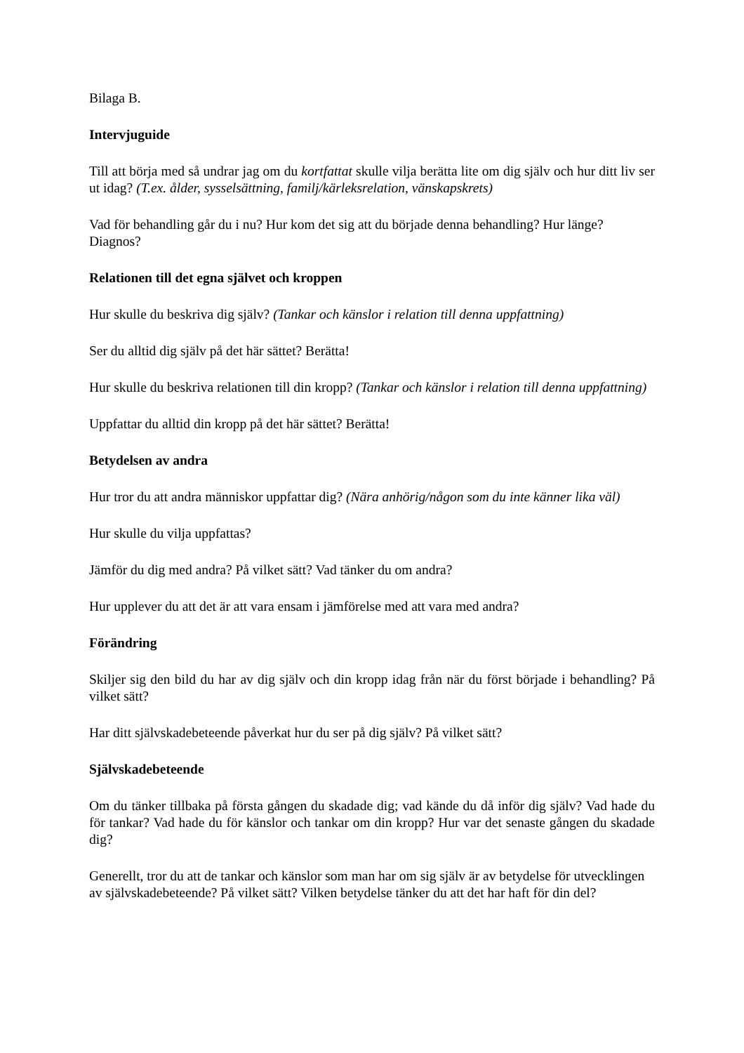Bilaga B.
Intervjuguide
Till att börja med så undrar jag om du kortfattat skulle vilja berätta lite om dig själv och hur ditt liv ser ut idag? (T.ex. ålder, sysselsättning, familj/kärleksrelation, vänskapskrets)
Vad för behandling går du i nu? Hur kom det sig att du började denna behandling? Hur länge? Diagnos?
Relationen till det egna självet och kroppen
Hur skulle du beskriva dig själv? (Tankar och känslor i relation till denna uppfattning)
Ser du alltid dig själv på det här sättet? Berätta!
Hur skulle du beskriva relationen till din kropp? (Tankar och känslor i relation till denna uppfattning)
Uppfattar du alltid din kropp på det här sättet? Berätta!
Betydelsen av andra
Hur tror du att andra människor uppfattar dig? (Nära anhörig/någon som du inte känner lika väl)
Hur skulle du vilja uppfattas?
Jämför du dig med andra? På vilket sätt? Vad tänker du om andra?
Hur upplever du att det är att vara ensam i jämförelse med att vara med andra?
Förändring
Skiljer sig den bild du har av dig själv och din kropp idag från när du först började i behandling? På vilket sätt?
Har ditt självskadebeteende påverkat hur du ser på dig själv? På vilket sätt?
Självskadebeteende
Om du tänker tillbaka på första gången du skadade dig; vad kände du då inför dig själv? Vad hade du för tankar? Vad hade du för känslor och tankar om din kropp? Hur var det senaste gången du skadade dig?
Generellt, tror du att de tankar och känslor som man har om sig själv är av betydelse för utvecklingen av självskadebeteende? På vilket sätt? Vilken betydelse tänker du att det har haft för din del?